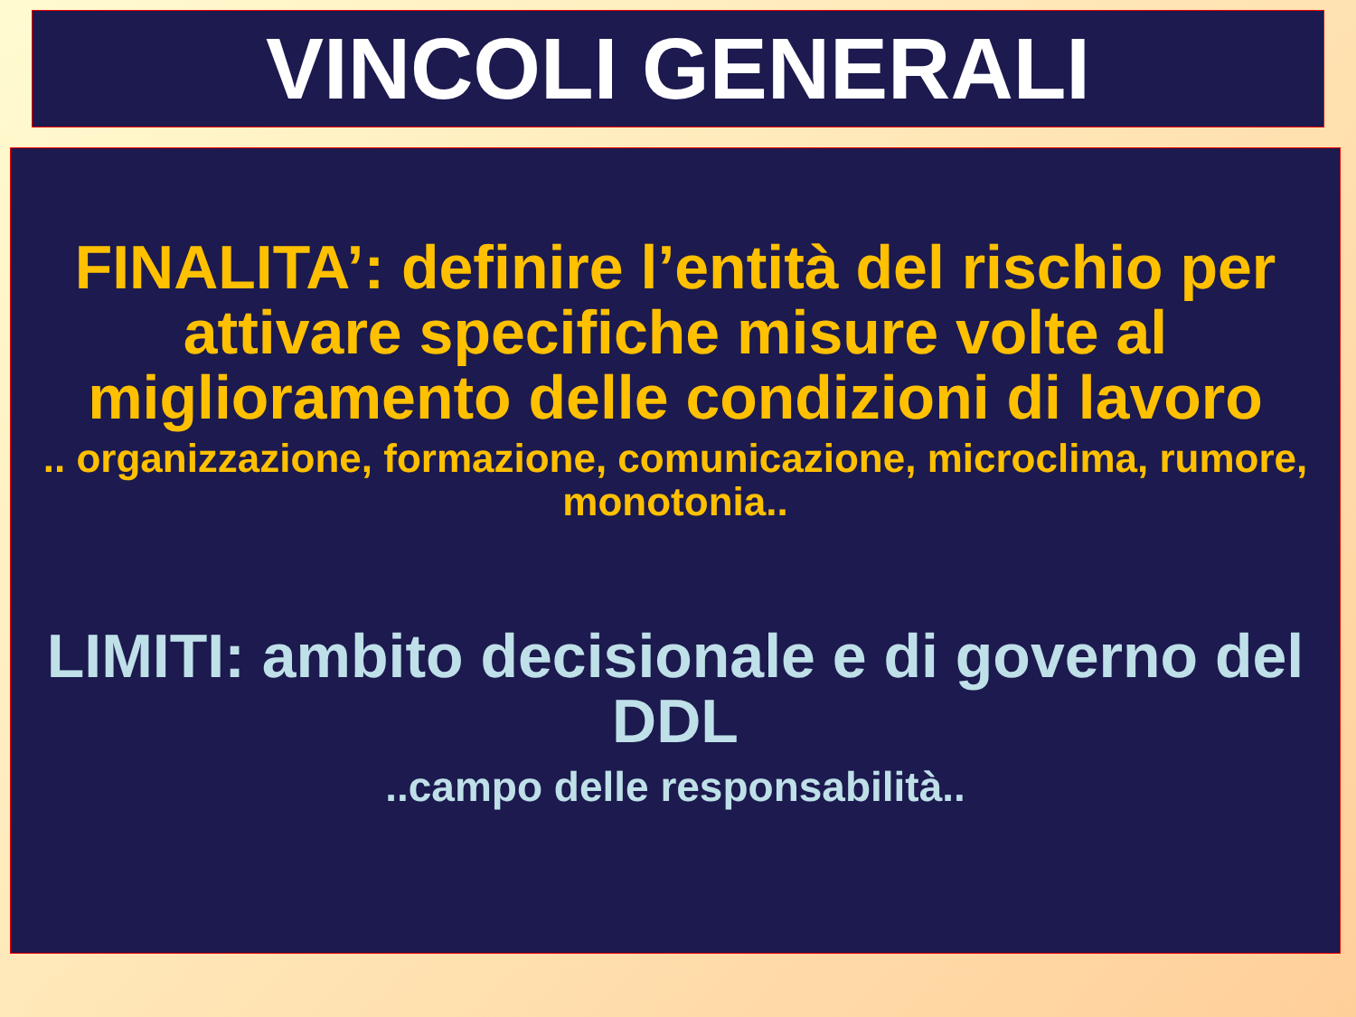VINCOLI GENERALI
FINALITA’: definire l’entità del rischio per attivare specifiche misure volte al miglioramento delle condizioni di lavoro
.. organizzazione, formazione, comunicazione, microclima, rumore, monotonia..
LIMITI: ambito decisionale e di governo del DDL
..campo delle responsabilità..